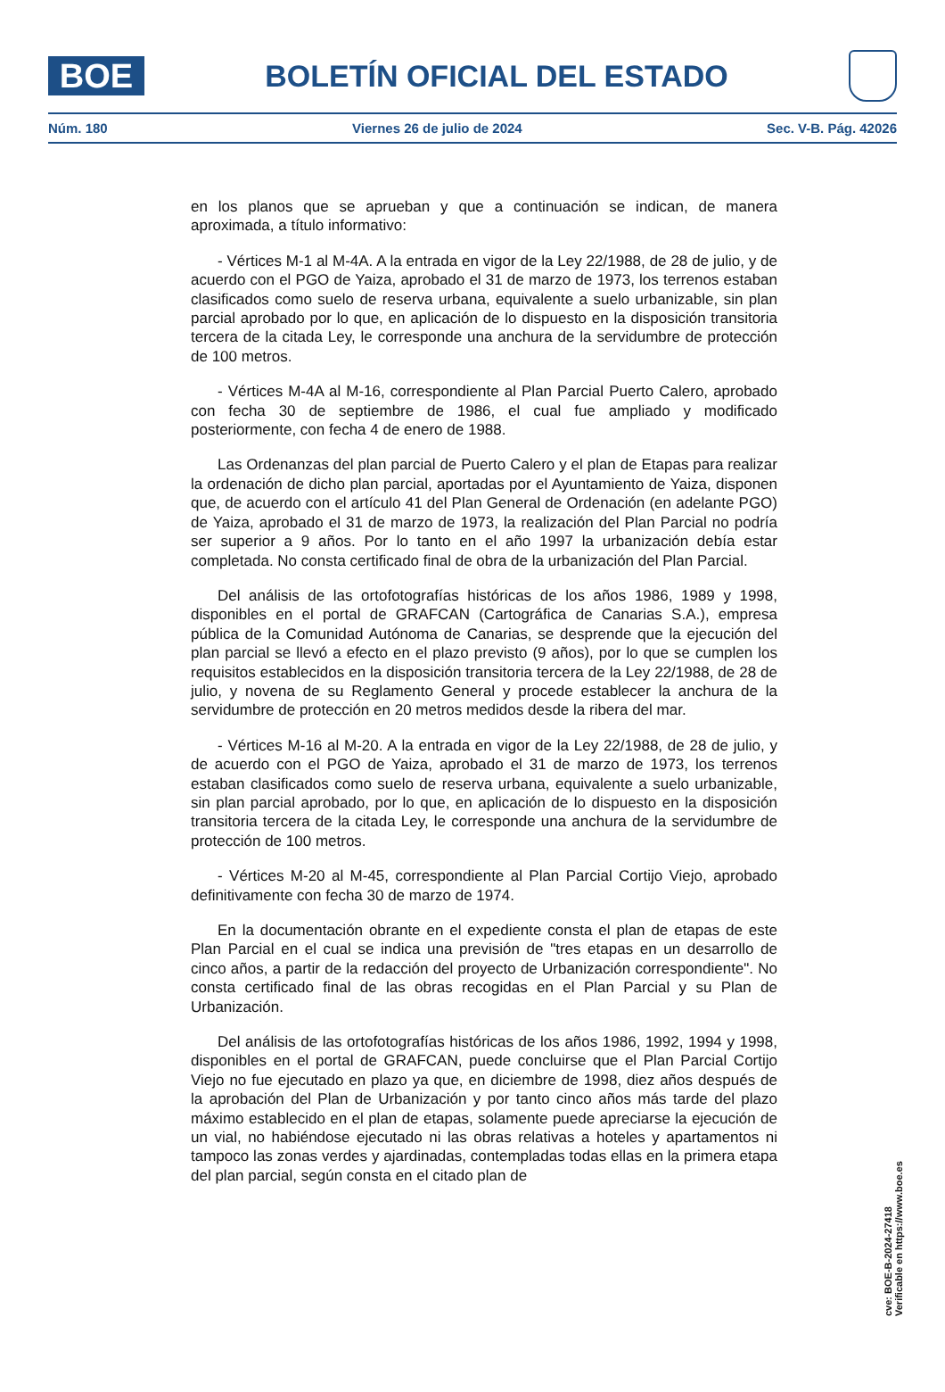BOE
BOLETÍN OFICIAL DEL ESTADO
Núm. 180 Viernes 26 de julio de 2024 Sec. V-B. Pág. 42026
en los planos que se aprueban y que a continuación se indican, de manera aproximada, a título informativo:
- Vértices M-1 al M-4A. A la entrada en vigor de la Ley 22/1988, de 28 de julio, y de acuerdo con el PGO de Yaiza, aprobado el 31 de marzo de 1973, los terrenos estaban clasificados como suelo de reserva urbana, equivalente a suelo urbanizable, sin plan parcial aprobado por lo que, en aplicación de lo dispuesto en la disposición transitoria tercera de la citada Ley, le corresponde una anchura de la servidumbre de protección de 100 metros.
- Vértices M-4A al M-16, correspondiente al Plan Parcial Puerto Calero, aprobado con fecha 30 de septiembre de 1986, el cual fue ampliado y modificado posteriormente, con fecha 4 de enero de 1988.
Las Ordenanzas del plan parcial de Puerto Calero y el plan de Etapas para realizar la ordenación de dicho plan parcial, aportadas por el Ayuntamiento de Yaiza, disponen que, de acuerdo con el artículo 41 del Plan General de Ordenación (en adelante PGO) de Yaiza, aprobado el 31 de marzo de 1973, la realización del Plan Parcial no podría ser superior a 9 años. Por lo tanto en el año 1997 la urbanización debía estar completada. No consta certificado final de obra de la urbanización del Plan Parcial.
Del análisis de las ortofotografías históricas de los años 1986, 1989 y 1998, disponibles en el portal de GRAFCAN (Cartográfica de Canarias S.A.), empresa pública de la Comunidad Autónoma de Canarias, se desprende que la ejecución del plan parcial se llevó a efecto en el plazo previsto (9 años), por lo que se cumplen los requisitos establecidos en la disposición transitoria tercera de la Ley 22/1988, de 28 de julio, y novena de su Reglamento General y procede establecer la anchura de la servidumbre de protección en 20 metros medidos desde la ribera del mar.
- Vértices M-16 al M-20. A la entrada en vigor de la Ley 22/1988, de 28 de julio, y de acuerdo con el PGO de Yaiza, aprobado el 31 de marzo de 1973, los terrenos estaban clasificados como suelo de reserva urbana, equivalente a suelo urbanizable, sin plan parcial aprobado, por lo que, en aplicación de lo dispuesto en la disposición transitoria tercera de la citada Ley, le corresponde una anchura de la servidumbre de protección de 100 metros.
- Vértices M-20 al M-45, correspondiente al Plan Parcial Cortijo Viejo, aprobado definitivamente con fecha 30 de marzo de 1974.
En la documentación obrante en el expediente consta el plan de etapas de este Plan Parcial en el cual se indica una previsión de "tres etapas en un desarrollo de cinco años, a partir de la redacción del proyecto de Urbanización correspondiente". No consta certificado final de las obras recogidas en el Plan Parcial y su Plan de Urbanización.
Del análisis de las ortofotografías históricas de los años 1986, 1992, 1994 y 1998, disponibles en el portal de GRAFCAN, puede concluirse que el Plan Parcial Cortijo Viejo no fue ejecutado en plazo ya que, en diciembre de 1998, diez años después de la aprobación del Plan de Urbanización y por tanto cinco años más tarde del plazo máximo establecido en el plan de etapas, solamente puede apreciarse la ejecución de un vial, no habiéndose ejecutado ni las obras relativas a hoteles y apartamentos ni tampoco las zonas verdes y ajardinadas, contempladas todas ellas en la primera etapa del plan parcial, según consta en el citado plan de
cve: BOE-B-2024-27418
Verificable en https://www.boe.es